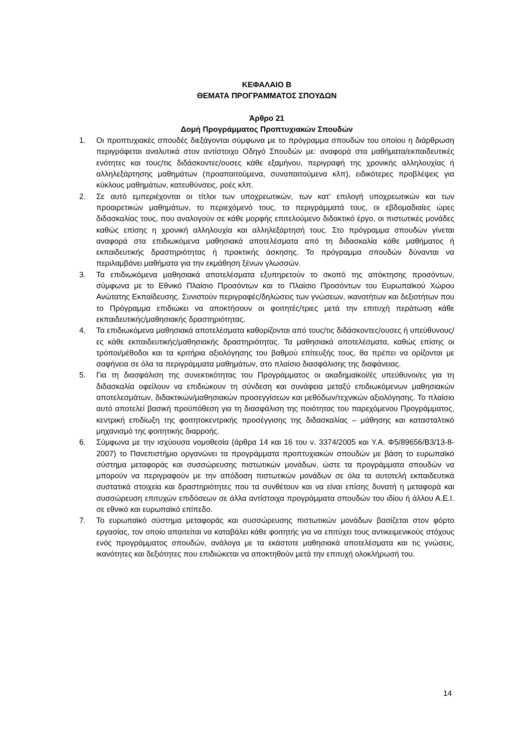ΚΕΦΑΛΑΙΟ Β
ΘΕΜΑΤΑ ΠΡΟΓΡΑΜΜΑΤΟΣ ΣΠΟΥΔΩΝ
Άρθρο 21
Δομή Προγράμματος Προπτυχιακών Σπουδών
1. Οι προπτυχιακές σπουδές διεξάγονται σύμφωνα με το πρόγραμμα σπουδών του οποίου η διάρθρωση περιγράφεται αναλυτικά στον αντίστοιχο Οδηγό Σπουδών με: αναφορά στα μαθήματα/εκπαιδευτικές ενότητες και τους/τις διδάσκοντες/ουσες κάθε εξαμήνου, περιγραφή της χρονικής αλληλουχίας ή αλληλεξάρτησης μαθημάτων (προαπαιτούμενα, συναπαιτούμενα κλπ), ειδικότερες προβλέψεις για κύκλους μαθημάτων, κατευθύνσεις, ροές κλπ.
2. Σε αυτό εμπεριέχονται οι τίτλοι των υποχρεωτικών, των κατ’ επιλογή υποχρεωτικών και των προαιρετικών μαθημάτων, το περιεχόμενό τους, τα περιγράμματά τους, οι εβδομαδιαίες ώρες διδασκαλίας τους, που αναλογούν σε κάθε μορφής επιτελούμενο διδακτικό έργο, οι πιστωτικές μονάδες καθώς επίσης η χρονική αλληλουχία και αλληλεξάρτησή τους. Στο πρόγραμμα σπουδών γίνεται αναφορά στα επιδιωκόμενα μαθησιακά αποτελέσματα από τη διδασκαλία κάθε μαθήματος ή εκπαιδευτικής δραστηριότητας ή πρακτικής άσκησης. Το πρόγραμμα σπουδών δύνανται να περιλαμβάνει μαθήματα για την εκμάθηση ξένων γλωσσών.
3. Τα επιδιωκόμενα μαθησιακά αποτελέσματα εξυπηρετούν το σκοπό της απόκτησης προσόντων, σύμφωνα με το Εθνικό Πλαίσιο Προσόντων και το Πλαίσιο Προσόντων του Ευρωπαϊκού Χώρου Ανώτατης Εκπαίδευσης. Συνιστούν περιγραφές/δηλώσεις των γνώσεων, ικανοτήτων και δεξιοτήτων που το Πρόγραμμα επιδιώκει να αποκτήσουν οι φοιτητές/τριες μετά την επιτυχή περάτωση κάθε εκπαιδευτικής/μαθησιακής δραστηριότητας.
4. Τα επιδιωκόμενα μαθησιακά αποτελέσματα καθορίζονται από τους/τις διδάσκοντες/ουσες ή υπεύθυνους/ες κάθε εκπαιδευτικής/μαθησιακής δραστηριότητας. Τα μαθησιακά αποτελέσματα, καθώς επίσης οι τρόποι/μέθοδοι και τα κριτήρια αξιολόγησης του βαθμού επίτευξής τους, θα πρέπει να ορίζονται με σαφήνεια σε όλα τα περιγράμματα μαθημάτων, στο πλαίσιο διασφάλισης της διαφάνειας.
5. Για τη διασφάλιση της συνεκτικότητας του Προγράμματος οι ακαδημαϊκοί/ές υπεύθυνοι/ες για τη διδασκαλία οφείλουν να επιδιώκουν τη σύνδεση και συνάφεια μεταξύ επιδιωκόμενων μαθησιακών αποτελεσμάτων, διδακτικών/μαθησιακών προσεγγίσεων και μεθόδων/τεχνικών αξιολόγησης. Το πλαίσιο αυτό αποτελεί βασική προϋπόθεση για τη διασφάλιση της ποιότητας του παρεχόμενου Προγράμματος, κεντρική επιδίωξη της φοιτητοκεντρικής προσέγγισης της διδασκαλίας – μάθησης και κατασταλτικό μηχανισμό της φοιτητικής διαρροής.
6. Σύμφωνα με την ισχύουσα νομοθεσία (άρθρα 14 και 16 του ν. 3374/2005 και Υ.Α. Φ5/89656/Β3/13-8-2007) το Πανεπιστήμιο οργανώνει τα προγράμματα προπτυχιακών σπουδών με βάση το ευρωπαϊκό σύστημα μεταφοράς και συσσώρευσης πιστωτικών μονάδων, ώστε τα προγράμματα σπουδών να μπορούν να περιγραφούν με την απόδοση πιστωτικών μονάδων σε όλα τα αυτοτελή εκπαιδευτικά συστατικά στοιχεία και δραστηριότητες που τα συνθέτουν και να είναι επίσης δυνατή η μεταφορά και συσσώρευση επιτυχών επιδόσεων σε άλλα αντίστοιχα προγράμματα σπουδών του ιδίου ή άλλου Α.Ε.Ι. σε εθνικό και ευρωπαϊκό επίπεδο.
7. Το ευρωπαϊκό σύστημα μεταφοράς και συσσώρευσης πιστωτικών μονάδων βασίζεται στον φόρτο εργασίας, τον οποίο απαιτείται να καταβάλει κάθε φοιτητής για να επιτύχει τους αντικειμενικούς στόχους ενός προγράμματος σπουδών, ανάλογα με τα εκάστοτε μαθησιακά αποτελέσματα και τις γνώσεις, ικανότητες και δεξιότητες που επιδιώκεται να αποκτηθούν μετά την επιτυχή ολοκλήρωσή του.
14